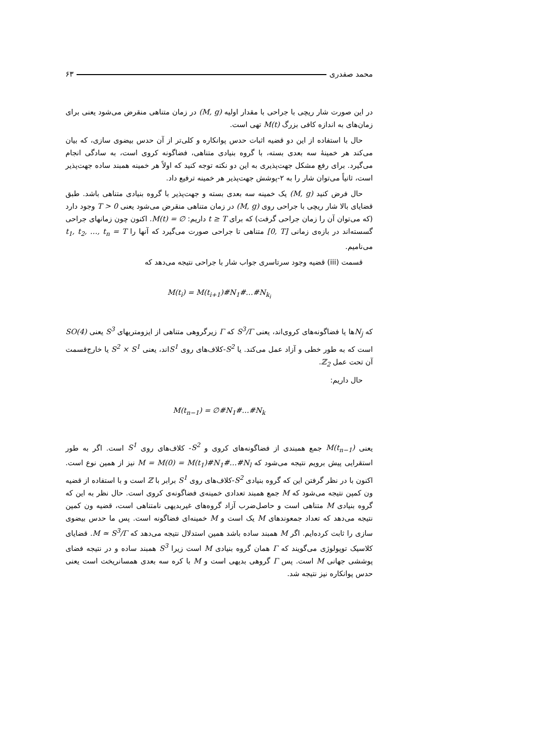محمد صفدری ۶۳
در این صورت شار ریچی با جراحی با مقدار اولیه (M, g) در زمان متناهی منقرض می‌شود یعنی برای زمان‌های به اندازه کافی بزرگ M(t) تهی است.
حال با استفاده از این دو قضیه اثبات حدس پوانکاره و کلی‌تر از آن حدس بیضوی سازی، که بیان می‌کند هر خمینهٔ سه بعدی بسته، با گروه بنیادی متناهی، فضاگونه کروی است، به سادگی انجام می‌گیرد. برای رفع مشکل جهت‌پذیری به این دو نکته توجه کنید که اولاً هر خمینه همبند ساده جهت‌پذیر است، ثانیاً می‌توان شار را به ۲-پوشش جهت‌پذیر هر خمینه ترفیع داد.
حال فرض کنید (M, g) یک خمینه سه بعدی بسته و جهت‌پذیر با گروه بنیادی متناهی باشد. طبق قضایای بالا شار ریچی با جراحی روی (M, g) در زمان متناهی منقرض می‌شود یعنی T > 0 وجود دارد (که می‌توان آن را زمان جراحی گرفت) که برای t ≥ T داریم: M(t) = ∅. اکنون چون زمانهای جراحی گسسته‌اند در بازه‌ی زمانی [0, T] متناهی تا جراحی صورت می‌گیرد که آنها را t<sub>1</sub>, t<sub>2</sub>, …, t<sub>n</sub> = T می‌نامیم.
قسمت (iii) قضیه وجود سرتاسری جواب شار با جراحی نتیجه می‌دهد که
M(t<sub>i</sub>) = M(t<sub>i+1</sub>)#N<sub>1</sub>#…#N<sub>k<sub>i</sub></sub>
که N<sub>j</sub>ها یا فضاگونه‌های کروی‌اند، یعنی S<sup>3</sup>/Γ که Γ زیرگروهی متناهی از ایزومتریهای S<sup>3</sup> یعنی SO(4) است که به طور خطی و آزاد عمل می‌کند. یا S<sup>2</sup>-کلاف‌های روی S<sup>1</sup>اند، یعنی S<sup>2</sup> × S<sup>1</sup> یا خارج‌قسمت آن تحت عمل ℤ<sub>2</sub>.
حال داریم:
M(t<sub>n−1</sub>) = ∅#N<sub>1</sub>#…#N<sub>k</sub>
یعنی M(t<sub>n−1</sub>) جمع همبندی از فضاگونه‌های کروی و S<sup>2</sup>- کلاف‌های روی S<sup>1</sup> است. اگر به طور استقرایی پیش برویم نتیجه می‌شود که M = M(0) = M(t<sub>1</sub>)#N<sub>1</sub>#…#N<sub>l</sub> نیز از همین نوع است. اکنون با در نظر گرفتن این که گروه بنیادی S<sup>2</sup>-کلاف‌های روی S<sup>1</sup> برابر با ℤ است و با استفاده از قضیه ون کمپن نتیجه می‌شود که M جمع همبند تعدادی خمینه‌ی فضاگونه‌ی کروی است. حال نظر به این که گروه بنیادی M متناهی است و حاصل‌ضرب آزاد گروه‌های غیربدیهی نامتناهی است، قضیه ون کمپن نتیجه می‌دهد که تعداد جمعوندهای M یک است و M خمینه‌ای فضاگونه است. پس ما حدس بیضوی سازی را ثابت کرده‌ایم. اگر M همبند ساده باشد همین استدلال نتیجه می‌دهد که M ≃ S<sup>3</sup>/Γ. قضایای کلاسیک توپولوژی می‌گویند که Γ همان گروه بنیادی M است زیرا S<sup>3</sup> همبند ساده و در نتیجه فضای پوششی جهانی M است. پس Γ گروهی بدیهی است و M با کره سه بعدی همسانریخت است یعنی حدس پوانکاره نیز نتیجه شد.